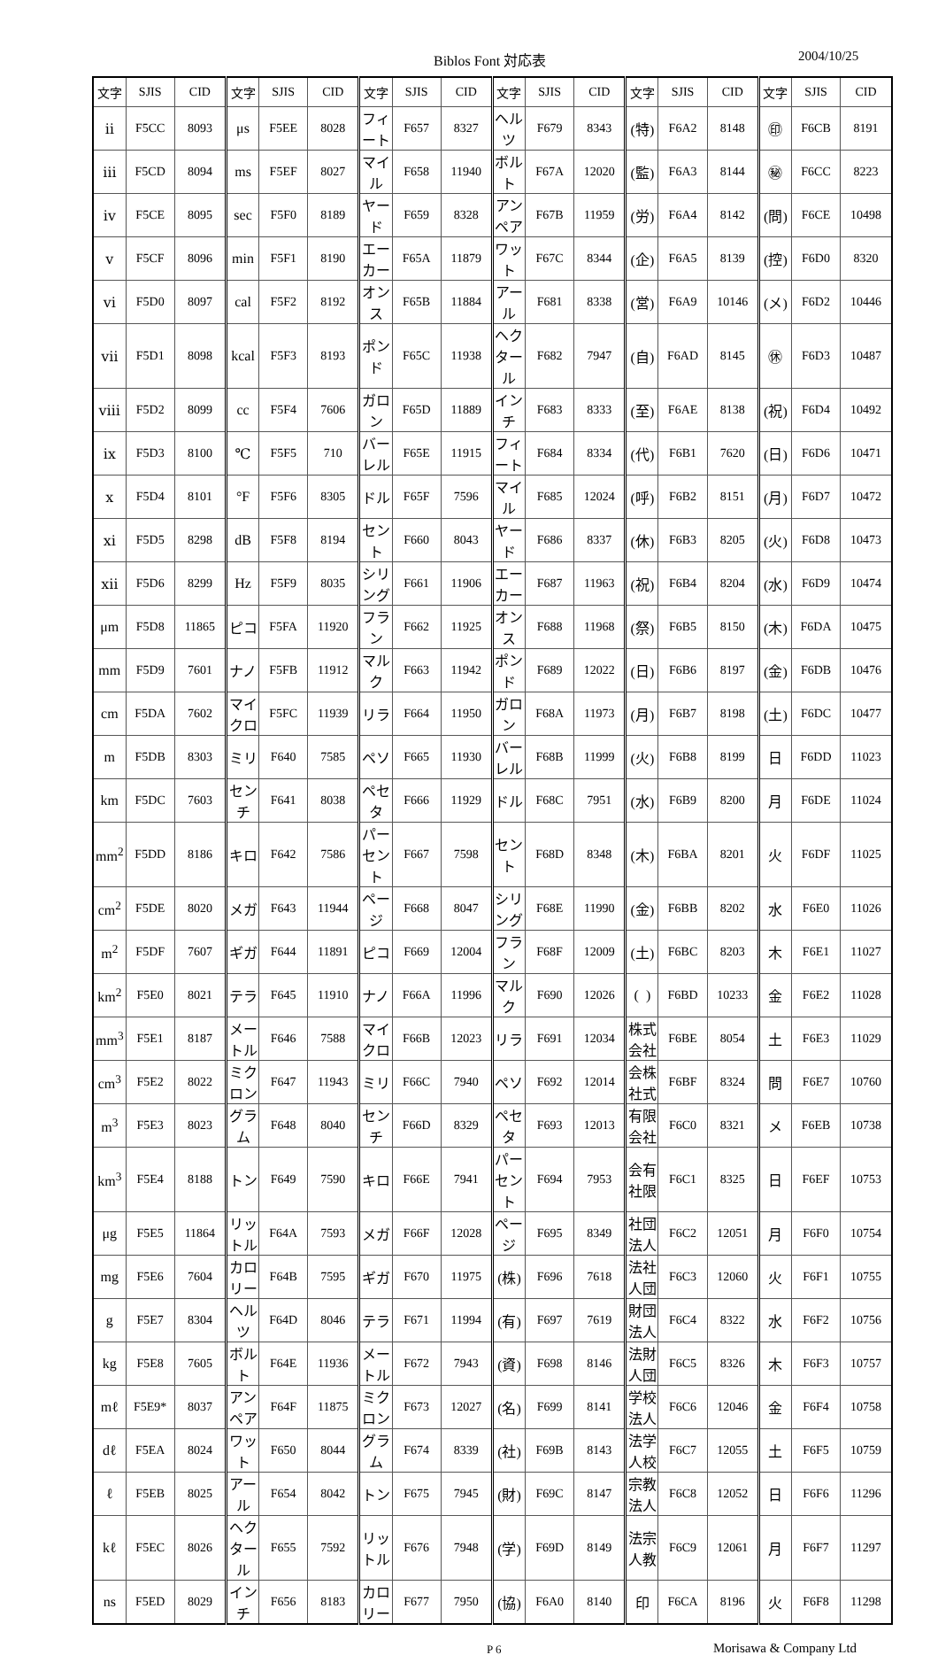Biblos Font 対応表 2004/10/25
| 文字 | SJIS | CID | 文字 | SJIS | CID | 文字 | SJIS | CID | 文字 | SJIS | CID | 文字 | SJIS | CID | 文字 | SJIS | CID |
| --- | --- | --- | --- | --- | --- | --- | --- | --- | --- | --- | --- | --- | --- | --- | --- | --- | --- |
| ⅱ | F5CC | 8093 | μs | F5EE | 8028 | フィート | F657 | 8327 | ヘルツ | F679 | 8343 | (特) | F6A2 | 8148 | ㊞ | F6CB | 8191 |
| ⅲ | F5CD | 8094 | ms | F5EF | 8027 | マイル | F658 | 11940 | ボルト | F67A | 12020 | (監) | F6A3 | 8144 | ㊙ | F6CC | 8223 |
| ⅳ | F5CE | 8095 | sec | F5F0 | 8189 | ヤード | F659 | 8328 | アンペア | F67B | 11959 | (労) | F6A4 | 8142 | (問) | F6CE | 10498 |
| ⅴ | F5CF | 8096 | min | F5F1 | 8190 | エーカー | F65A | 11879 | ワット | F67C | 8344 | (企) | F6A5 | 8139 | (控) | F6D0 | 8320 |
| ⅵ | F5D0 | 8097 | cal | F5F2 | 8192 | オンス | F65B | 11884 | アール | F681 | 8338 | (営) | F6A9 | 10146 | (メ) | F6D2 | 10446 |
| ⅶ | F5D1 | 8098 | kcal | F5F3 | 8193 | ポンド | F65C | 11938 | ヘクタール | F682 | 7947 | (自) | F6AD | 8145 | ㊡ | F6D3 | 10487 |
| ⅷ | F5D2 | 8099 | cc | F5F4 | 7606 | ガロン | F65D | 11889 | インチ | F683 | 8333 | (至) | F6AE | 8138 | (祝) | F6D4 | 10492 |
| ⅸ | F5D3 | 8100 | ℃ | F5F5 | 710 | バーレル | F65E | 11915 | フィート | F684 | 8334 | (代) | F6B1 | 7620 | (日) | F6D6 | 10471 |
| ⅹ | F5D4 | 8101 | °F | F5F6 | 8305 | ドル | F65F | 7596 | マイル | F685 | 12024 | (呼) | F6B2 | 8151 | (月) | F6D7 | 10472 |
| ⅺ | F5D5 | 8298 | dB | F5F8 | 8194 | セント | F660 | 8043 | ヤード | F686 | 8337 | (休) | F6B3 | 8205 | (火) | F6D8 | 10473 |
| ⅻ | F5D6 | 8299 | Hz | F5F9 | 8035 | シリング | F661 | 11906 | エーカー | F687 | 11963 | (祝) | F6B4 | 8204 | (水) | F6D9 | 10474 |
| μm | F5D8 | 11865 | ピコ | F5FA | 11920 | フラン | F662 | 11925 | オンス | F688 | 11968 | (祭) | F6B5 | 8150 | (木) | F6DA | 10475 |
| mm | F5D9 | 7601 | ナノ | F5FB | 11912 | マルク | F663 | 11942 | ポンド | F689 | 12022 | (日) | F6B6 | 8197 | (金) | F6DB | 10476 |
| cm | F5DA | 7602 | マイクロ | F5FC | 11939 | リラ | F664 | 11950 | ガロン | F68A | 11973 | (月) | F6B7 | 8198 | (土) | F6DC | 10477 |
| m | F5DB | 8303 | ミリ | F640 | 7585 | ペソ | F665 | 11930 | バーレル | F68B | 11999 | (火) | F6B8 | 8199 | 日 | F6DD | 11023 |
| km | F5DC | 7603 | センチ | F641 | 8038 | ペセタ | F666 | 11929 | ドル | F68C | 7951 | (水) | F6B9 | 8200 | 月 | F6DE | 11024 |
| mm<sup>2</sup> | F5DD | 8186 | キロ | F642 | 7586 | パーセント | F667 | 7598 | セント | F68D | 8348 | (木) | F6BA | 8201 | 火 | F6DF | 11025 |
| cm<sup>2</sup> | F5DE | 8020 | メガ | F643 | 11944 | ページ | F668 | 8047 | シリング | F68E | 11990 | (金) | F6BB | 8202 | 水 | F6E0 | 11026 |
| m<sup>2</sup> | F5DF | 7607 | ギガ | F644 | 11891 | ピコ | F669 | 12004 | フラン | F68F | 12009 | (土) | F6BC | 8203 | 木 | F6E1 | 11027 |
| km<sup>2</sup> | F5E0 | 8021 | テラ | F645 | 11910 | ナノ | F66A | 11996 | マルク | F690 | 12026 | ( ) | F6BD | 10233 | 金 | F6E2 | 11028 |
| mm<sup>3</sup> | F5E1 | 8187 | メートル | F646 | 7588 | マイクロ | F66B | 12023 | リラ | F691 | 12034 | 株式会社 | F6BE | 8054 | 土 | F6E3 | 11029 |
| cm<sup>3</sup> | F5E2 | 8022 | ミクロン | F647 | 11943 | ミリ | F66C | 7940 | ペソ | F692 | 12014 | 会株社式 | F6BF | 8324 | 問 | F6E7 | 10760 |
| m<sup>3</sup> | F5E3 | 8023 | グラム | F648 | 8040 | センチ | F66D | 8329 | ペセタ | F693 | 12013 | 有限会社 | F6C0 | 8321 | メ | F6EB | 10738 |
| km<sup>3</sup> | F5E4 | 8188 | トン | F649 | 7590 | キロ | F66E | 7941 | パーセント | F694 | 7953 | 会有社限 | F6C1 | 8325 | 日 | F6EF | 10753 |
| μg | F5E5 | 11864 | リットル | F64A | 7593 | メガ | F66F | 12028 | ページ | F695 | 8349 | 社団法人 | F6C2 | 12051 | 月 | F6F0 | 10754 |
| mg | F5E6 | 7604 | カロリー | F64B | 7595 | ギガ | F670 | 11975 | (株) | F696 | 7618 | 法社人団 | F6C3 | 12060 | 火 | F6F1 | 10755 |
| g | F5E7 | 8304 | ヘルツ | F64D | 8046 | テラ | F671 | 11994 | (有) | F697 | 7619 | 財団法人 | F6C4 | 8322 | 水 | F6F2 | 10756 |
| kg | F5E8 | 7605 | ボルト | F64E | 11936 | メートル | F672 | 7943 | (資) | F698 | 8146 | 法財人団 | F6C5 | 8326 | 木 | F6F3 | 10757 |
| mℓ | F5E9* | 8037 | アンペア | F64F | 11875 | ミクロン | F673 | 12027 | (名) | F699 | 8141 | 学校法人 | F6C6 | 12046 | 金 | F6F4 | 10758 |
| dℓ | F5EA | 8024 | ワット | F650 | 8044 | グラム | F674 | 8339 | (社) | F69B | 8143 | 法学人校 | F6C7 | 12055 | 土 | F6F5 | 10759 |
| ℓ | F5EB | 8025 | アール | F654 | 8042 | トン | F675 | 7945 | (財) | F69C | 8147 | 宗教法人 | F6C8 | 12052 | 日 | F6F6 | 11296 |
| kℓ | F5EC | 8026 | ヘクタール | F655 | 7592 | リットル | F676 | 7948 | (学) | F69D | 8149 | 法宗人教 | F6C9 | 12061 | 月 | F6F7 | 11297 |
| ns | F5ED | 8029 | インチ | F656 | 8183 | カロリー | F677 | 7950 | (協) | F6A0 | 8140 | 印 | F6CA | 8196 | 火 | F6F8 | 11298 |
P 6 Morisawa & Company Ltd